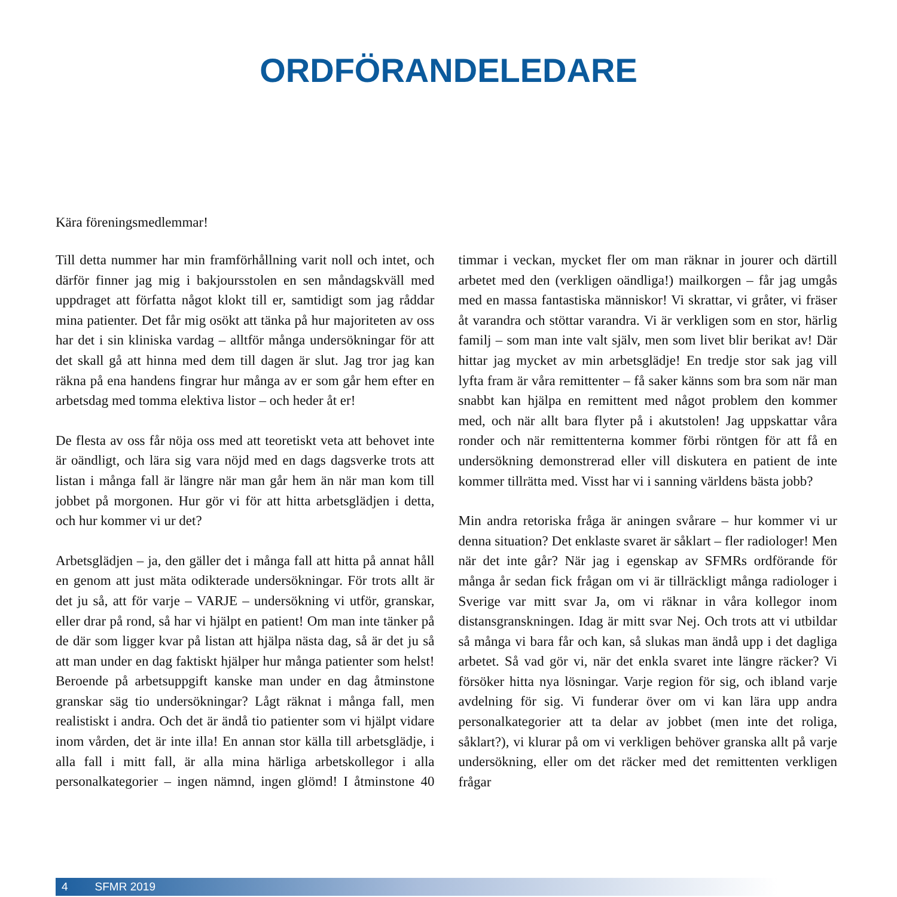ORDFÖRANDELEDARE
Kära föreningsmedlemmar!
Till detta nummer har min framförhållning varit noll och intet, och därför finner jag mig i bakjoursstolen en sen måndagskväll med uppdraget att författa något klokt till er, samtidigt som jag råddar mina patienter. Det får mig osökt att tänka på hur majoriteten av oss har det i sin kliniska vardag – alltför många undersökningar för att det skall gå att hinna med dem till dagen är slut. Jag tror jag kan räkna på ena handens fingrar hur många av er som går hem efter en arbetsdag med tomma elektiva listor – och heder åt er!
De flesta av oss får nöja oss med att teoretiskt veta att behovet inte är oändligt, och lära sig vara nöjd med en dags dagsverke trots att listan i många fall är längre när man går hem än när man kom till jobbet på morgonen. Hur gör vi för att hitta arbetsglädjen i detta, och hur kommer vi ur det?
Arbetsglädjen – ja, den gäller det i många fall att hitta på annat håll en genom att just mäta odikterade undersökningar. För trots allt är det ju så, att för varje – VARJE – undersökning vi utför, granskar, eller drar på rond, så har vi hjälpt en patient! Om man inte tänker på de där som ligger kvar på listan att hjälpa nästa dag, så är det ju så att man under en dag faktiskt hjälper hur många patienter som helst! Beroende på arbetsuppgift kanske man under en dag åtminstone granskar säg tio undersökningar? Lågt räknat i många fall, men realistiskt i andra. Och det är ändå tio patienter som vi hjälpt vidare inom vården, det är inte illa! En annan stor källa till arbetsglädje, i alla fall i mitt fall, är alla mina härliga arbetskollegor i alla personalkategorier – ingen nämnd, ingen glömd! I åtminstone 40 timmar i veckan, mycket fler om man räknar in jourer och därtill arbetet med den (verkligen oändliga!) mailkorgen – får jag umgås med en massa fantastiska människor! Vi skrattar, vi gråter, vi fräser åt varandra och stöttar varandra. Vi är verkligen som en stor, härlig familj – som man inte valt själv, men som livet blir berikat av! Där hittar jag mycket av min arbetsglädje! En tredje stor sak jag vill lyfta fram är våra remittenter – få saker känns som bra som när man snabbt kan hjälpa en remittent med något problem den kommer med, och när allt bara flyter på i akutstolen! Jag uppskattar våra ronder och när remittenterna kommer förbi röntgen för att få en undersökning demonstrerad eller vill diskutera en patient de inte kommer tillrätta med. Visst har vi i sanning världens bästa jobb?
Min andra retoriska fråga är aningen svårare – hur kommer vi ur denna situation? Det enklaste svaret är såklart – fler radiologer! Men när det inte går? När jag i egenskap av SFMRs ordförande för många år sedan fick frågan om vi är tillräckligt många radiologer i Sverige var mitt svar Ja, om vi räknar in våra kollegor inom distansgranskningen. Idag är mitt svar Nej. Och trots att vi utbildar så många vi bara får och kan, så slukas man ändå upp i det dagliga arbetet. Så vad gör vi, när det enkla svaret inte längre räcker? Vi försöker hitta nya lösningar. Varje region för sig, och ibland varje avdelning för sig. Vi funderar över om vi kan lära upp andra personalkategorier att ta delar av jobbet (men inte det roliga, såklart?), vi klurar på om vi verkligen behöver granska allt på varje undersökning, eller om det räcker med det remittenten verkligen frågar
4 SFMR 2019